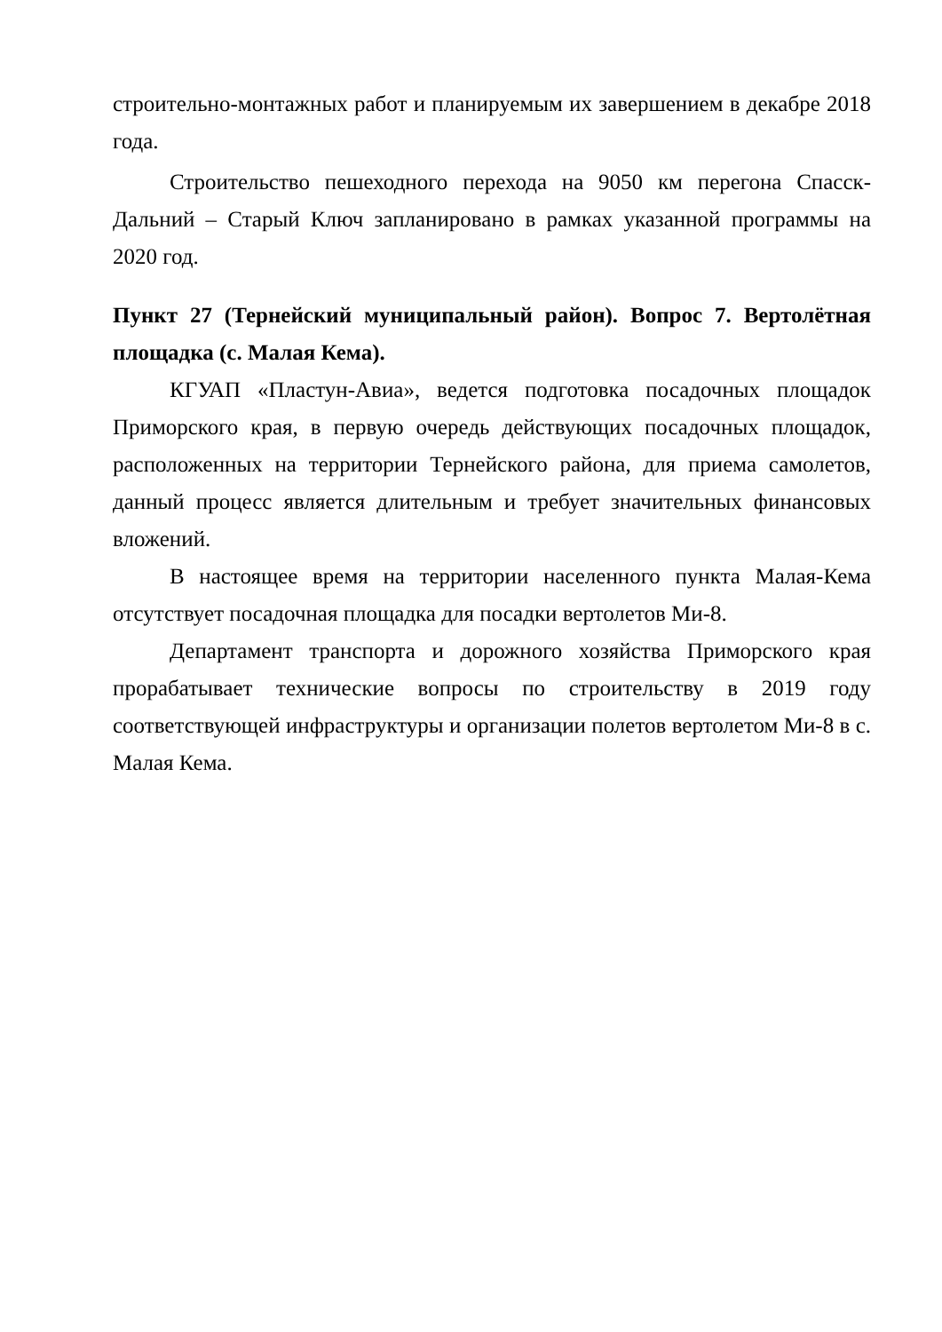строительно-монтажных работ и планируемым их завершением в декабре 2018 года.
Строительство пешеходного перехода на 9050 км перегона Спасск-Дальний – Старый Ключ запланировано в рамках указанной программы на 2020 год.
Пункт 27 (Тернейский муниципальный район). Вопрос 7. Вертолётная площадка (с. Малая Кема).
КГУАП «Пластун-Авиа», ведется подготовка посадочных площадок Приморского края, в первую очередь действующих посадочных площадок, расположенных на территории Тернейского района, для приема самолетов, данный процесс является длительным и требует значительных финансовых вложений.
В настоящее время на территории населенного пункта Малая-Кема отсутствует посадочная площадка для посадки вертолетов Ми-8.
Департамент транспорта и дорожного хозяйства Приморского края прорабатывает технические вопросы по строительству в 2019 году соответствующей инфраструктуры и организации полетов вертолетом Ми-8 в с. Малая Кема.